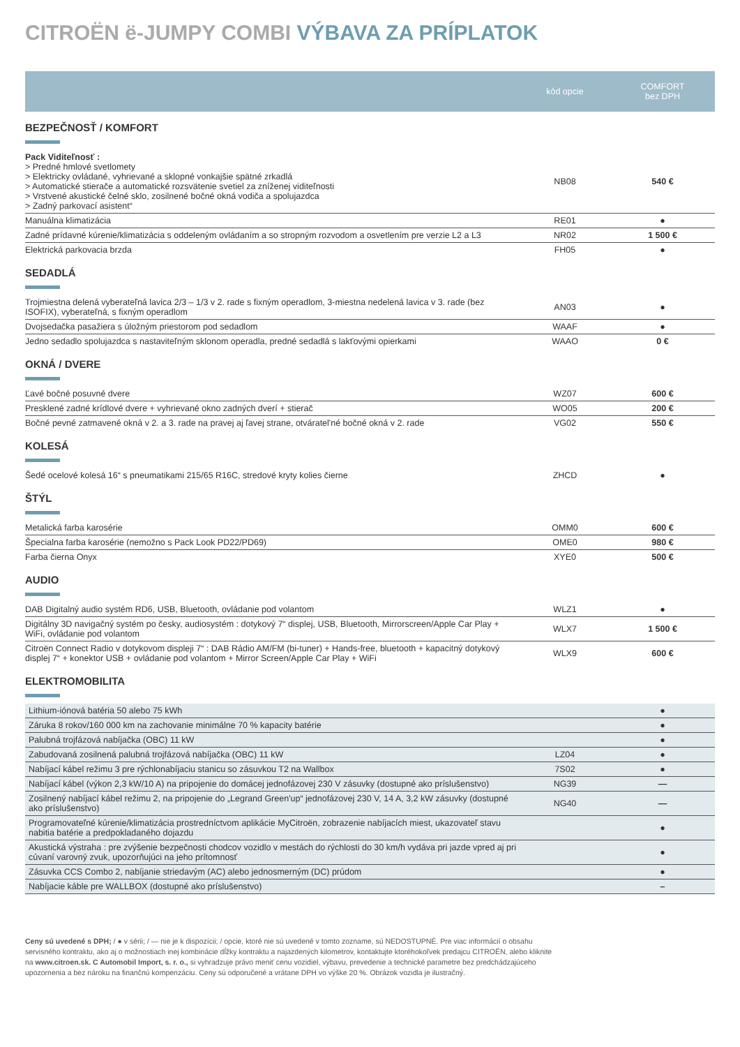CITROËN ë-JUMPY COMBI VÝBAVA ZA PRÍPLATOK
| | kód opcie | COMFORT bez DPH |
| --- | --- | --- |
| BEZPEČNOSŤ / KOMFORT | | |
| Pack Viditeľnosť : > Predné hmlové svetlomety > Elektricky ovládané, vyhrievané a sklopné vonkajšie spätné zrkadlá > Automatické stierače a automatické rozsvätenie svetiel za zníženej viditeľnosti > Vrstvené akustické čelné sklo, zosilnené bočné okná vodiča a spolujazdca > Zadný parkovací asistent“ | NB08 | 540 € |
| Manuálna klimatizácia | RE01 | ● |
| Zadné prídavné kúrenie/klimatizácia s oddeleným ovládaním a so stropným rozvodom a osvetlením pre verzie L2 a L3 | NR02 | 1 500 € |
| Elektrická parkovacia brzda | FH05 | ● |
| SEDADLÁ | | |
| Trojmiestna delená vyberateľná lavica 2/3 – 1/3 v 2. rade s fixným operadlom, 3-miestna nedelená lavica v 3. rade (bez ISOFIX), vyberateľná, s fixným operadlom | AN03 | ● |
| Dvojsedačka pasažiera s úložným priestorom pod sedadlom | WAAF | ● |
| Jedno sedadlo spolujazdca s nastaviteľným sklonom operadla, predné sedadlá s lakťovými opierkami | WAAO | 0 € |
| OKNÁ / DVERE | | |
| Ľavé bočné posuvné dvere | WZ07 | 600 € |
| Presklené zadné krídlové dvere + vyhrievané okno zadných dverí + stierač | WO05 | 200 € |
| Bočné pevné zatmavené okná v 2. a 3. rade na pravej aj ľavej strane, otváratel'né bočné okná v 2. rade | VG02 | 550 € |
| KOLESÁ | | |
| Šedé ocelové kolesá 16“ s pneumatikami 215/65 R16C, stredové kryty kolies čierne | ZHCD | ● |
| ŠTÝL | | |
| Metalická farba karosérie | OMM0 | 600 € |
| Špecialna farba karosérie (nemožno s Pack Look PD22/PD69) | OME0 | 980 € |
| Farba čierna Onyx | XYE0 | 500 € |
| AUDIO | | |
| DAB Digitalný audio systém RD6, USB, Bluetooth, ovládanie pod volantom | WLZ1 | ● |
| Digitálny 3D navigačný systém po česky, audiosystém : dotykový 7“ displej, USB, Bluetooth, Mirrorscreen/Apple Car Play + WiFi, ovládanie pod volantom | WLX7 | 1 500 € |
| Citroën Connect Radio v dotykovom displeji 7“ : DAB Rádio AM/FM (bi-tuner) + Hands-free, bluetooth + kapacitný dotykový displej 7“ + konektor USB + ovládanie pod volantom + Mirror Screen/Apple Car Play + WiFi | WLX9 | 600 € |
| ELEKTROMOBILITA | | |
| Lithium-iónová batéria 50 alebo 75 kWh | | ● |
| Záruka 8 rokov/160 000 km na zachovanie minimálne 70 % kapacity batérie | | ● |
| Palubná trojfázová nabíjačka (OBC) 11 kW | | ● |
| Zabudovaná zosilnená palubná trojfázová nabíjačka (OBC) 11 kW | LZ04 | ● |
| Nabíjací kábel režimu 3 pre rýchlonabíjaciu stanicu so zásuvkou T2 na Wallbox | 7S02 | ● |
| Nabíjací kábel (výkon 2,3 kW/10 A) na pripojenie do domácej jednofázovej 230 V zásuvky (dostupné ako príslušenstvo) | NG39 | — |
| Zosilnený nabíjací kábel režimu 2, na pripojenie do „Legrand Green'up“ jednofázovej 230 V, 14 A, 3,2 kW zásuvky (dostupné ako príslušenstvo) | NG40 | — |
| Programovateľné kúrenie/klimatizácia prostredníctvom aplikácie MyCitroën, zobrazenie nabíjacích miest, ukazovateľ stavu nabitia batérie a predpokladaného dojazdu | | ● |
| Akustická výstraha : pre zvýšenie bezpečnosti chodcov vozidlo v mestách do rýchlosti do 30 km/h vydáva pri jazde vpred aj pri cúvaní varovný zvuk, upozorňujúci na jeho prítomnosť | | ● |
| Zásuvka CCS Combo 2, nabíjanie striedavým (AC) alebo jednosmerným (DC) prúdom | | ● |
| Nabíjacie káble pre WALLBOX (dostupné ako príslušenstvo) | | – |
Ceny sú uvedené s DPH; / ● v sérii; / — nie je k dispozícii; / opcie, ktoré nie sú uvedené v tomto zozname, sú NEDOSTUPNÉ. Pre viac informácií o obsahu servisného kontraktu, ako aj o možnostiach inej kombinácie dĺžky kontraktu a najazdených kilometrov, kontaktujte ktoréhokoľvek predajcu CITROËN, alebo kliknite na www.citroen.sk. C Automobil Import, s. r. o., si vyhradzuje právo meniť cenu vozidiel, výbavu, prevedenie a technické parametre bez predchádzajúceho upozornenia a bez nároku na finančnú kompenzáciu. Ceny sú odporučené a vrátane DPH vo výške 20 %. Obrázok vozidla je ilustračný.